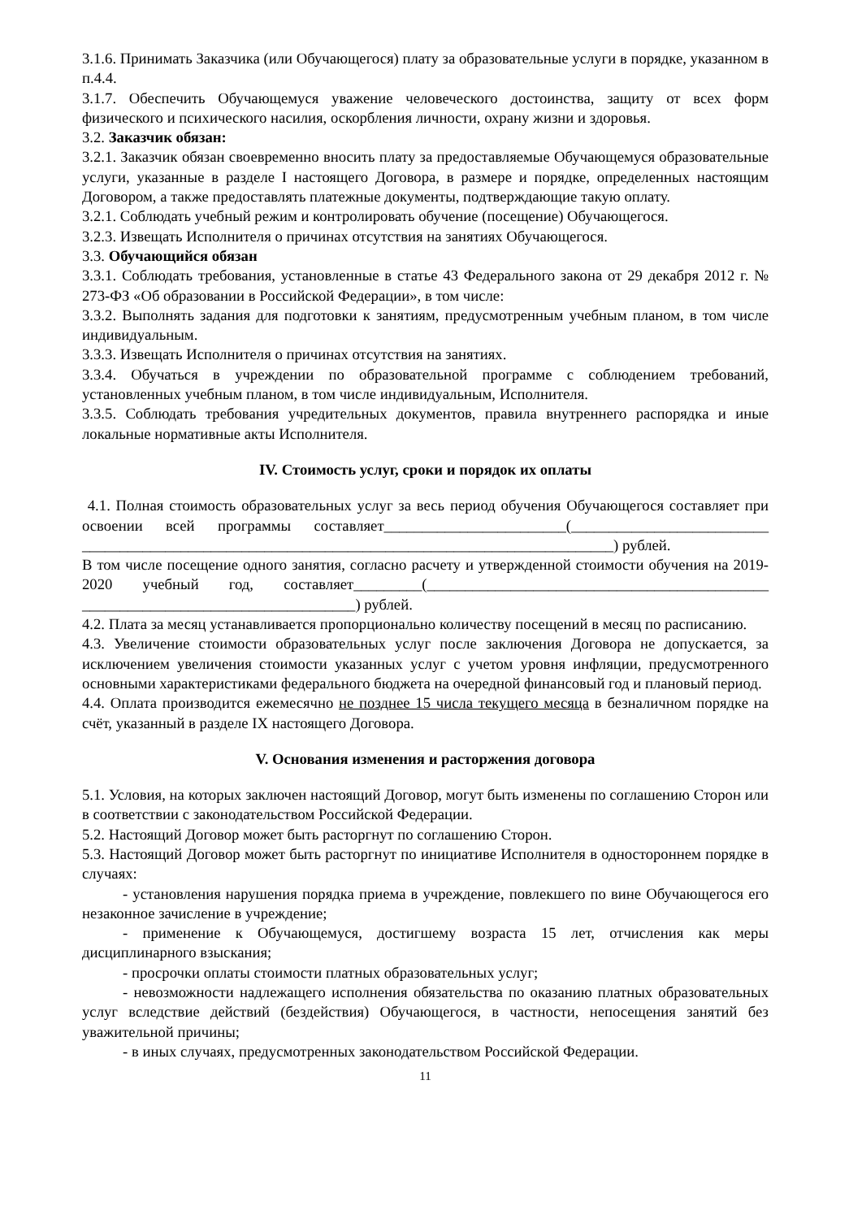3.1.6. Принимать Заказчика (или Обучающегося) плату за образовательные услуги в порядке, указанном в п.4.4.
3.1.7. Обеспечить Обучающемуся уважение человеческого достоинства, защиту от всех форм физического и психического насилия, оскорбления личности, охрану жизни и здоровья.
3.2. Заказчик обязан:
3.2.1. Заказчик обязан своевременно вносить плату за предоставляемые Обучающемуся образовательные услуги, указанные в разделе I настоящего Договора, в размере и порядке, определенных настоящим Договором, а также предоставлять платежные документы, подтверждающие такую оплату.
3.2.1. Соблюдать учебный режим и контролировать обучение (посещение) Обучающегося.
3.2.3. Извещать Исполнителя о причинах отсутствия на занятиях Обучающегося.
3.3. Обучающийся обязан
3.3.1. Соблюдать требования, установленные в статье 43 Федерального закона от 29 декабря 2012 г. № 273-ФЗ «Об образовании в Российской Федерации», в том числе:
3.3.2. Выполнять задания для подготовки к занятиям, предусмотренным учебным планом, в том числе индивидуальным.
3.3.3. Извещать Исполнителя о причинах отсутствия на занятиях.
3.3.4. Обучаться в учреждении по образовательной программе с соблюдением требований, установленных учебным планом, в том числе индивидуальным, Исполнителя.
3.3.5. Соблюдать требования учредительных документов, правила внутреннего распорядка и иные локальные нормативные акты Исполнителя.
IV. Стоимость услуг, сроки и порядок их оплаты
4.1. Полная стоимость образовательных услуг за весь период обучения Обучающегося составляет при освоении всей программы составляет________________________(__________________________ ______________________________________________________________________) рублей.
В том числе посещение одного занятия, согласно расчету и утвержденной стоимости обучения на 2019-2020 учебный год, составляет_________(_____________________________________________ ____________________________________) рублей.
4.2. Плата за месяц устанавливается пропорционально количеству посещений в месяц по расписанию.
4.3. Увеличение стоимости образовательных услуг после заключения Договора не допускается, за исключением увеличения стоимости указанных услуг с учетом уровня инфляции, предусмотренного основными характеристиками федерального бюджета на очередной финансовый год и плановый период.
4.4. Оплата производится ежемесячно не позднее 15 числа текущего месяца в безналичном порядке на счёт, указанный в разделе IX настоящего Договора.
V. Основания изменения и расторжения договора
5.1. Условия, на которых заключен настоящий Договор, могут быть изменены по соглашению Сторон или в соответствии с законодательством Российской Федерации.
5.2. Настоящий Договор может быть расторгнут по соглашению Сторон.
5.3. Настоящий Договор может быть расторгнут по инициативе Исполнителя в одностороннем порядке в случаях:
- установления нарушения порядка приема в учреждение, повлекшего по вине Обучающегося его незаконное зачисление в учреждение;
- применение к Обучающемуся, достигшему возраста 15 лет, отчисления как меры дисциплинарного взыскания;
- просрочки оплаты стоимости платных образовательных услуг;
- невозможности надлежащего исполнения обязательства по оказанию платных образовательных услуг вследствие действий (бездействия) Обучающегося, в частности, непосещения занятий без уважительной причины;
- в иных случаях, предусмотренных законодательством Российской Федерации.
11